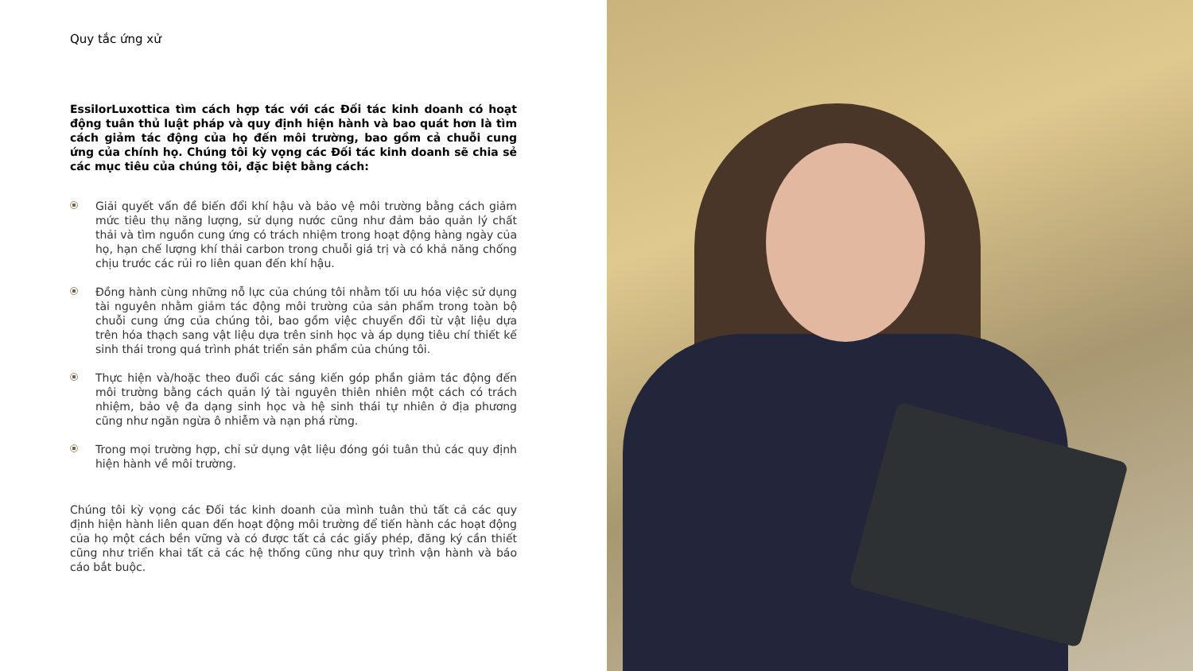Quy tắc ứng xử
EssilorLuxottica tìm cách hợp tác với các Đối tác kinh doanh có hoạt động tuân thủ luật pháp và quy định hiện hành và bao quát hơn là tìm cách giảm tác động của họ đến môi trường, bao gồm cả chuỗi cung ứng của chính họ. Chúng tôi kỳ vọng các Đối tác kinh doanh sẽ chia sẻ các mục tiêu của chúng tôi, đặc biệt bằng cách:
Giải quyết vấn đề biến đổi khí hậu và bảo vệ môi trường bằng cách giảm mức tiêu thụ năng lượng, sử dụng nước cũng như đảm bảo quản lý chất thải và tìm nguồn cung ứng có trách nhiệm trong hoạt động hàng ngày của họ, hạn chế lượng khí thải carbon trong chuỗi giá trị và có khả năng chống chịu trước các rủi ro liên quan đến khí hậu.
Đồng hành cùng những nỗ lực của chúng tôi nhằm tối ưu hóa việc sử dụng tài nguyên nhằm giảm tác động môi trường của sản phẩm trong toàn bộ chuỗi cung ứng của chúng tôi, bao gồm việc chuyển đổi từ vật liệu dựa trên hóa thạch sang vật liệu dựa trên sinh học và áp dụng tiêu chí thiết kế sinh thái trong quá trình phát triển sản phẩm của chúng tôi.
Thực hiện và/hoặc theo đuổi các sáng kiến góp phần giảm tác động đến môi trường bằng cách quản lý tài nguyên thiên nhiên một cách có trách nhiệm, bảo vệ đa dạng sinh học và hệ sinh thái tự nhiên ở địa phương cũng như ngăn ngừa ô nhiễm và nạn phá rừng.
Trong mọi trường hợp, chỉ sử dụng vật liệu đóng gói tuân thủ các quy định hiện hành về môi trường.
Chúng tôi kỳ vọng các Đối tác kinh doanh của mình tuân thủ tất cả các quy định hiện hành liên quan đến hoạt động môi trường để tiến hành các hoạt động của họ một cách bền vững và có được tất cả các giấy phép, đăng ký cần thiết cũng như triển khai tất cả các hệ thống cũng như quy trình vận hành và báo cáo bắt buộc.